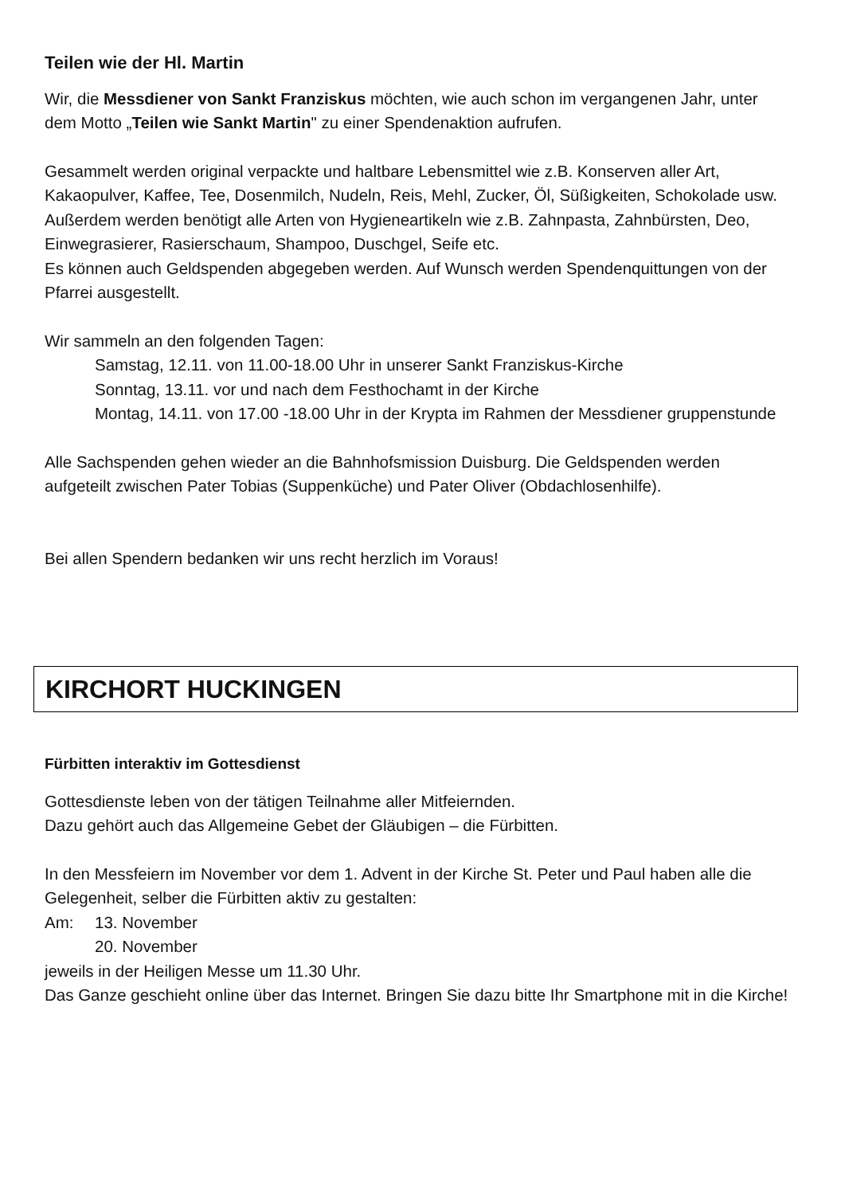Teilen wie der Hl. Martin
Wir, die Messdiener von Sankt Franziskus möchten, wie auch schon im vergangenen Jahr, unter dem Motto „Teilen wie Sankt Martin" zu einer Spendenaktion aufrufen.
Gesammelt werden original verpackte und haltbare Lebensmittel wie z.B. Konserven aller Art, Kakaopulver, Kaffee, Tee, Dosenmilch, Nudeln, Reis, Mehl, Zucker, Öl, Süßigkeiten, Schokolade usw.
Außerdem werden benötigt alle Arten von Hygieneartikeln wie z.B. Zahnpasta, Zahnbürsten, Deo, Einwegrasierer, Rasierschaum, Shampoo, Duschgel, Seife etc.
Es können auch Geldspenden abgegeben werden. Auf Wunsch werden Spendenquittungen von der Pfarrei ausgestellt.
Wir sammeln an den folgenden Tagen:
Samstag, 12.11. von 11.00-18.00 Uhr in unserer Sankt Franziskus-Kirche
Sonntag, 13.11. vor und nach dem Festhochamt in der Kirche
Montag, 14.11. von 17.00 -18.00 Uhr in der Krypta im Rahmen der Messdiener gruppenstunde
Alle Sachspenden gehen wieder an die Bahnhofsmission Duisburg. Die Geldspenden werden aufgeteilt zwischen Pater Tobias (Suppenküche) und Pater Oliver (Obdachlosenhilfe).
Bei allen Spendern bedanken wir uns recht herzlich im Voraus!
KIRCHORT HUCKINGEN
Fürbitten interaktiv im Gottesdienst
Gottesdienste leben von der tätigen Teilnahme aller Mitfeiernden.
Dazu gehört auch das Allgemeine Gebet der Gläubigen – die Fürbitten.
In den Messfeiern im November vor dem 1. Advent in der Kirche St. Peter und Paul haben alle die Gelegenheit, selber die Fürbitten aktiv zu gestalten:
Am: 13. November
20. November
jeweils in der Heiligen Messe um 11.30 Uhr.
Das Ganze geschieht online über das Internet. Bringen Sie dazu bitte Ihr Smartphone mit in die Kirche!